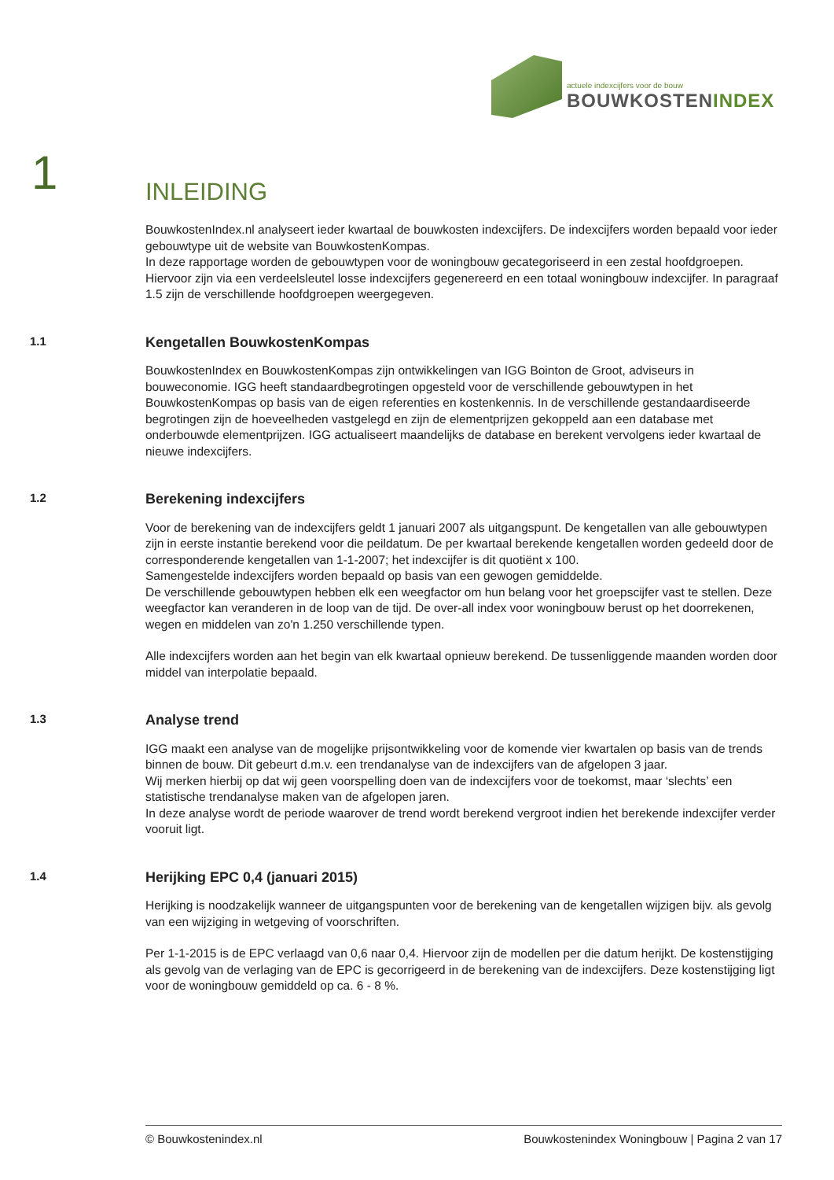actuele indexcijfers voor de bouw
BOUWKOSTENINDEX
1
INLEIDING
BouwkostenIndex.nl analyseert ieder kwartaal de bouwkosten indexcijfers. De indexcijfers worden bepaald voor ieder gebouwtype uit de website van BouwkostenKompas.
In deze rapportage worden de gebouwtypen voor de woningbouw gecategoriseerd in een zestal hoofdgroepen. Hiervoor zijn via een verdeelsleutel losse indexcijfers gegenereerd en een totaal woningbouw indexcijfer. In paragraaf 1.5 zijn de verschillende hoofdgroepen weergegeven.
1.1
Kengetallen BouwkostenKompas
BouwkostenIndex en BouwkostenKompas zijn ontwikkelingen van IGG Bointon de Groot, adviseurs in bouweconomie. IGG heeft standaardbegrotingen opgesteld voor de verschillende gebouwtypen in het BouwkostenKompas op basis van de eigen referenties en kostenkennis. In de verschillende gestandaardiseerde begrotingen zijn de hoeveelheden vastgelegd en zijn de elementprijzen gekoppeld aan een database met onderbouwde elementprijzen. IGG actualiseert maandelijks de database en berekent vervolgens ieder kwartaal de nieuwe indexcijfers.
1.2
Berekening indexcijfers
Voor de berekening van de indexcijfers geldt 1 januari 2007 als uitgangspunt. De kengetallen van alle gebouwtypen zijn in eerste instantie berekend voor die peildatum. De per kwartaal berekende kengetallen worden gedeeld door de corresponderende kengetallen van 1-1-2007; het indexcijfer is dit quotiënt x 100.
Samengestelde indexcijfers worden bepaald op basis van een gewogen gemiddelde.
De verschillende gebouwtypen hebben elk een weegfactor om hun belang voor het groepscijfer vast te stellen. Deze weegfactor kan veranderen in de loop van de tijd. De over-all index voor woningbouw berust op het doorrekenen, wegen en middelen van zo'n 1.250 verschillende typen.
Alle indexcijfers worden aan het begin van elk kwartaal opnieuw berekend. De tussenliggende maanden worden door middel van interpolatie bepaald.
1.3
Analyse trend
IGG maakt een analyse van de mogelijke prijsontwikkeling voor de komende vier kwartalen op basis van de trends binnen de bouw. Dit gebeurt d.m.v. een trendanalyse van de indexcijfers van de afgelopen 3 jaar.
Wij merken hierbij op dat wij geen voorspelling doen van de indexcijfers voor de toekomst, maar ‘slechts’ een statistische trendanalyse maken van de afgelopen jaren.
In deze analyse wordt de periode waarover de trend wordt berekend vergroot indien het berekende indexcijfer verder vooruit ligt.
1.4
Herijking EPC 0,4 (januari 2015)
Herijking is noodzakelijk wanneer de uitgangspunten voor de berekening van de kengetallen wijzigen bijv. als gevolg van een wijziging in wetgeving of voorschriften.
Per 1-1-2015 is de EPC verlaagd van 0,6 naar 0,4. Hiervoor zijn de modellen per die datum herijkt. De kostenstijging als gevolg van de verlaging van de EPC is gecorrigeerd in de berekening van de indexcijfers. Deze kostenstijging ligt voor de woningbouw gemiddeld op ca. 6 - 8 %.
© Bouwkostenindex.nl Bouwkostenindex Woningbouw | Pagina 2 van 17